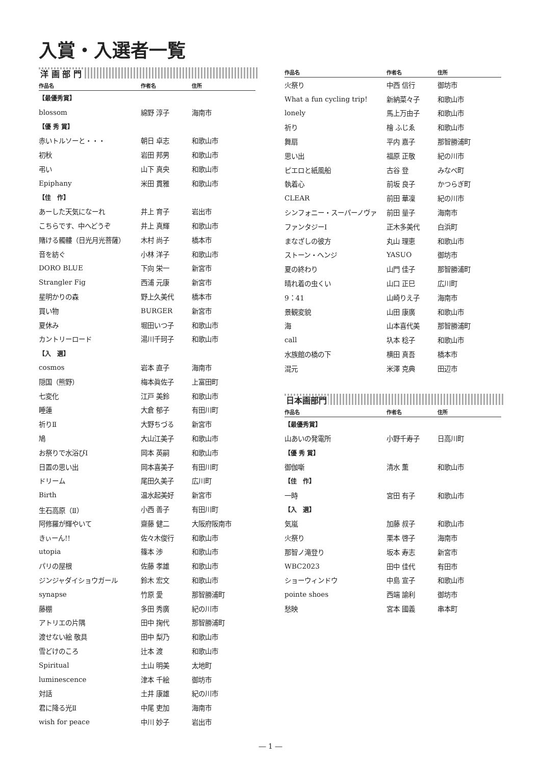入賞・入選者一覧
洋 画 部 門
| 作品名 | 作者名 | 住所 |
| --- | --- | --- |
| 【最優秀賞】 | | |
| blossom | 綿野 淳子 | 海南市 |
| 【優 秀 賞】 | | |
| 赤いトルソーと・・・ | 朝日 卓志 | 和歌山市 |
| 初秋 | 岩田 邦男 | 和歌山市 |
| 弔い | 山下 真央 | 和歌山市 |
| Epiphany | 米田 貫雅 | 和歌山市 |
| 【佳 作】 | | |
| あーした天気になーれ | 井上 育子 | 岩出市 |
| こちらです、中へどうぞ | 井上 真輝 | 和歌山市 |
| 賭ける髑髏（日光月光菩薩） | 木村 尚子 | 橋本市 |
| 音を紡ぐ | 小林 洋子 | 和歌山市 |
| DORO BLUE | 下向 栄一 | 新宮市 |
| Strangler Fig | 西浦 元康 | 新宮市 |
| 星明かりの森 | 野上久美代 | 橋本市 |
| 買い物 | BURGER | 新宮市 |
| 夏休み | 堀田いつ子 | 和歌山市 |
| カントリーロード | 湯川千珂子 | 和歌山市 |
| 【入 選】 | | |
| cosmos | 岩本 直子 | 海南市 |
| 隠国（熊野） | 梅本眞佐子 | 上富田町 |
| 七変化 | 江戸 美鈴 | 和歌山市 |
| 睡蓮 | 大倉 郁子 | 有田川町 |
| 祈りⅡ | 大野ちづる | 新宮市 |
| 鳩 | 大山江美子 | 和歌山市 |
| お祭りで水浴びⅠ | 岡本 英嗣 | 和歌山市 |
| 日置の思い出 | 岡本喜美子 | 有田川町 |
| ドリーム | 尾田久美子 | 広川町 |
| Birth | 温水起美好 | 新宮市 |
| 生石高原（Ⅱ） | 小西 善子 | 有田川町 |
| 阿修羅が輝やいて | 齋藤 健二 | 大阪府阪南市 |
| きぃーん!! | 佐々木俊行 | 和歌山市 |
| utopia | 篠本 渉 | 和歌山市 |
| パリの屋根 | 佐藤 孝雄 | 和歌山市 |
| ジンジャダイショウガール | 鈴木 宏文 | 和歌山市 |
| synapse | 竹原 愛 | 那智勝浦町 |
| 藤棚 | 多田 秀廣 | 紀の川市 |
| アトリエの片隅 | 田中 掬代 | 那智勝浦町 |
| 渡せない絵 敬具 | 田中 梨乃 | 和歌山市 |
| 雪どけのころ | 辻本 渡 | 和歌山市 |
| Spiritual | 土山 明美 | 太地町 |
| luminescence | 津本 千絵 | 御坊市 |
| 対話 | 土井 康雄 | 紀の川市 |
| 君に降る光Ⅱ | 中尾 吏加 | 海南市 |
| wish for peace | 中川 妙子 | 岩出市 |
| 作品名 | 作者名 | 住所 |
| --- | --- | --- |
| 火祭り | 中西 信行 | 御坊市 |
| What a fun cycling trip! | 新納菜々子 | 和歌山市 |
| lonely | 馬上万由子 | 和歌山市 |
| 祈り | 檜 ふじゑ | 和歌山市 |
| 舞扇 | 平内 嘉子 | 那智勝浦町 |
| 思い出 | 福原 正敬 | 紀の川市 |
| ピエロと紙風船 | 古谷 登 | みなべ町 |
| 執着心 | 前坂 良子 | かつらぎ町 |
| CLEAR | 前田 華凜 | 紀の川市 |
| シンフォニー・スーパーノヴァ | 前田 量子 | 海南市 |
| ファンタジーⅠ | 正木多美代 | 白浜町 |
| まなざしの彼方 | 丸山 理恵 | 和歌山市 |
| ストーン・ヘンジ | YASUO | 御坊市 |
| 夏の終わり | 山門 佳子 | 那智勝浦町 |
| 晴れ着の虫くい | 山口 正巳 | 広川町 |
| 9：41 | 山崎りえ子 | 海南市 |
| 景観変貌 | 山田 康廣 | 和歌山市 |
| 海 | 山本喜代美 | 那智勝浦町 |
| call | 圦本 稔子 | 和歌山市 |
| 水族館の橋の下 | 横田 真吾 | 橋本市 |
| 混元 | 米澤 克典 | 田辺市 |
日本画部門
| 作品名 | 作者名 | 住所 |
| --- | --- | --- |
| 【最優秀賞】 | | |
| 山あいの発電所 | 小野千寿子 | 日高川町 |
| 【優 秀 賞】 | | |
| 御伽噺 | 清水 薫 | 和歌山市 |
| 【佳 作】 | | |
| 一時 | 宮田 有子 | 和歌山市 |
| 【入 選】 | | |
| 気嵐 | 加藤 叔子 | 和歌山市 |
| 火祭り | 栗本 啓子 | 海南市 |
| 那智ノ滝登り | 坂本 寿志 | 新宮市 |
| WBC2023 | 田中 佳代 | 有田市 |
| ショーウィンドウ | 中島 宣子 | 和歌山市 |
| pointe shoes | 西端 諭利 | 御坊市 |
| 愁映 | 宮本 國義 | 串本町 |
― 1 ―